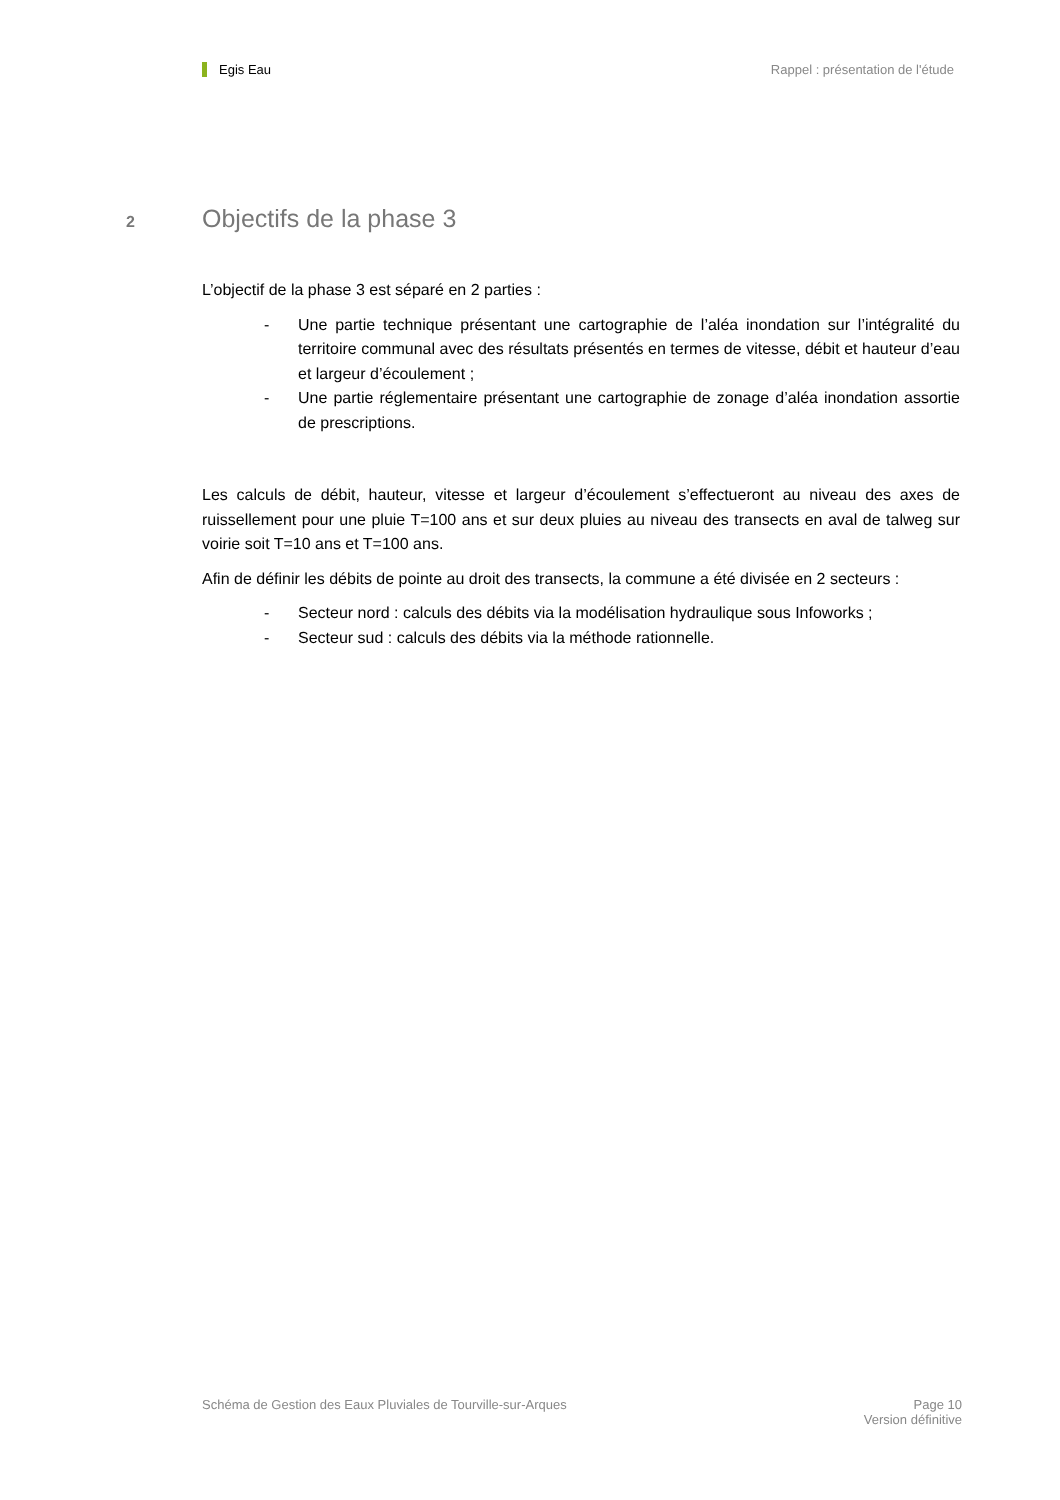Egis Eau Rappel : présentation de l'étude
2 Objectifs de la phase 3
L’objectif de la phase 3 est séparé en 2 parties :
- Une partie technique présentant une cartographie de l’aléa inondation sur l’intégralité du territoire communal avec des résultats présentés en termes de vitesse, débit et hauteur d’eau et largeur d’écoulement ;
- Une partie réglementaire présentant une cartographie de zonage d’aléa inondation assortie de prescriptions.
Les calculs de débit, hauteur, vitesse et largeur d’écoulement s’effectueront au niveau des axes de ruissellement pour une pluie T=100 ans et sur deux pluies au niveau des transects en aval de talweg sur voirie soit T=10 ans et T=100 ans.
Afin de définir les débits de pointe au droit des transects, la commune a été divisée en 2 secteurs :
- Secteur nord : calculs des débits via la modélisation hydraulique sous Infoworks ;
- Secteur sud : calculs des débits via la méthode rationnelle.
Schéma de Gestion des Eaux Pluviales de Tourville-sur-Arques Page 10
Version définitive